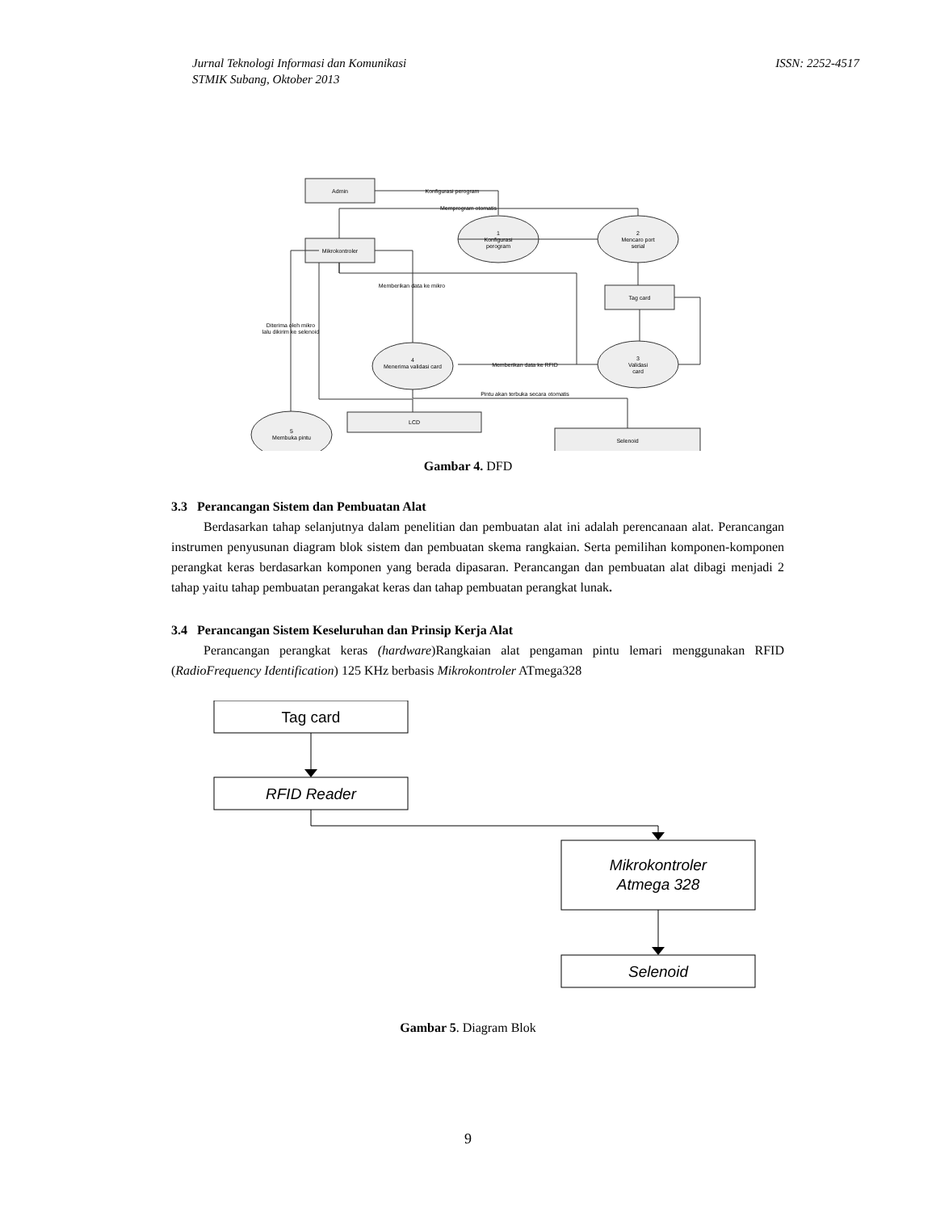ISSN: 2252-4517 Jurnal Teknologi Informasi dan Komunikasi
STMIK Subang, Oktober 2013
Admin
Konfigurasi perogram
Memprogram otomatis
Mikrokontroler
1
Konfigurasi
perogram
2
Mencaro port
serial
Tag card
Memberikan data ke mikro
Diterima oleh mikro
lalu dikirim ke selenoid
3
Validasi
card
4
Menerima validasi card
Memberikan data ke RFID
Pintu akan terbuka secara otomatis
LCD
Selenoid
5
Membuka pintu
Gambar 4. DFD
3.3 Perancangan Sistem dan Pembuatan Alat
Berdasarkan tahap selanjutnya dalam penelitian dan pembuatan alat ini adalah perencanaan alat. Perancangan instrumen penyusunan diagram blok sistem dan pembuatan skema rangkaian. Serta pemilihan komponen-komponen perangkat keras berdasarkan komponen yang berada dipasaran. Perancangan dan pembuatan alat dibagi menjadi 2 tahap yaitu tahap pembuatan perangakat keras dan tahap pembuatan perangkat lunak.
3.4 Perancangan Sistem Keseluruhan dan Prinsip Kerja Alat
Perancangan perangkat keras (hardware)Rangkaian alat pengaman pintu lemari menggunakan RFID (RadioFrequency Identification) 125 KHz berbasis Mikrokontroler ATmega328
Tag card
RFID Reader
Mikrokontroler
Atmega 328
Selenoid
Gambar 5. Diagram Blok
9